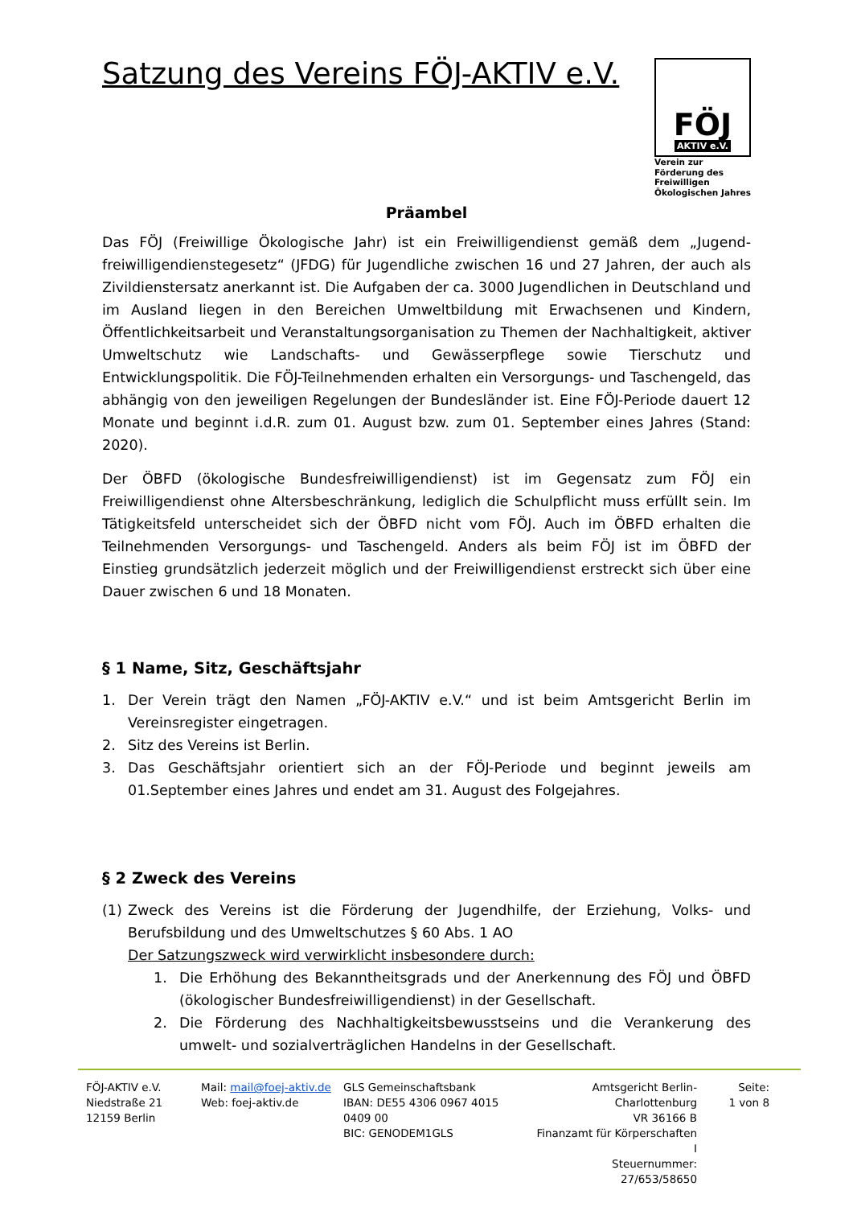Satzung des Vereins FÖJ-AKTIV e.V.
FÖJ
AKTIV e.V.
Verein zur Förderung des Freiwilligen Ökologischen Jahres
Präambel
Das FÖJ (Freiwillige Ökologische Jahr) ist ein Freiwilligendienst gemäß dem „Jugend­freiwilligendienstegesetz“ (JFDG) für Jugendliche zwischen 16 und 27 Jahren, der auch als Zivildienstersatz anerkannt ist. Die Aufgaben der ca. 3000 Jugendlichen in Deutschland und im Ausland liegen in den Bereichen Umweltbildung mit Erwachsenen und Kindern, Öffentlichkeitsarbeit und Veranstaltungsorganisation zu Themen der Nachhaltigkeit, aktiver Umweltschutz wie Landschafts- und Gewässerpflege sowie Tierschutz und Entwicklungspolitik. Die FÖJ-Teilnehmenden erhalten ein Versorgungs- und Taschengeld, das abhängig von den jeweiligen Regelungen der Bundesländer ist. Eine FÖJ-Periode dauert 12 Monate und beginnt i.d.R. zum 01. August bzw. zum 01. September eines Jahres (Stand: 2020).
Der ÖBFD (ökologische Bundesfreiwilligendienst) ist im Gegensatz zum FÖJ ein Freiwilligendienst ohne Altersbeschränkung, lediglich die Schulpflicht muss erfüllt sein. Im Tätigkeitsfeld unterscheidet sich der ÖBFD nicht vom FÖJ. Auch im ÖBFD erhalten die Teilnehmenden Versorgungs- und Taschengeld. Anders als beim FÖJ ist im ÖBFD der Einstieg grundsätzlich jederzeit möglich und der Freiwilligendienst erstreckt sich über eine Dauer zwischen 6 und 18 Monaten.
§ 1 Name, Sitz, Geschäftsjahr
1. Der Verein trägt den Namen „FÖJ-AKTIV e.V.“ und ist beim Amtsgericht Berlin im Vereinsregister eingetragen.
2. Sitz des Vereins ist Berlin.
3. Das Geschäftsjahr orientiert sich an der FÖJ-Periode und beginnt jeweils am 01.September eines Jahres und endet am 31. August des Folgejahres.
§ 2 Zweck des Vereins
(1) Zweck des Vereins ist die Förderung der Jugendhilfe, der Erziehung, Volks- und Berufsbildung und des Umweltschutzes § 60 Abs. 1 AO
Der Satzungszweck wird verwirklicht insbesondere durch:
1. Die Erhöhung des Bekanntheitsgrads und der Anerkennung des FÖJ und ÖBFD (ökologischer Bundesfreiwilligendienst) in der Gesellschaft.
2. Die Förderung des Nachhaltigkeitsbewusstseins und die Verankerung des umwelt- und sozialverträglichen Handelns in der Gesellschaft.
FÖJ-AKTIV e.V.
Niedstraße 21
12159 Berlin
Mail: mail@foej-aktiv.de
Web: foej-aktiv.de
GLS Gemeinschaftsbank
IBAN: DE55 4306 0967 4015 0409 00
BIC: GENODEM1GLS
Amtsgericht Berlin-Charlottenburg
VR 36166 B
Finanzamt für Körperschaften I
Steuernummer: 27/653/58650
Seite:
1 von 8